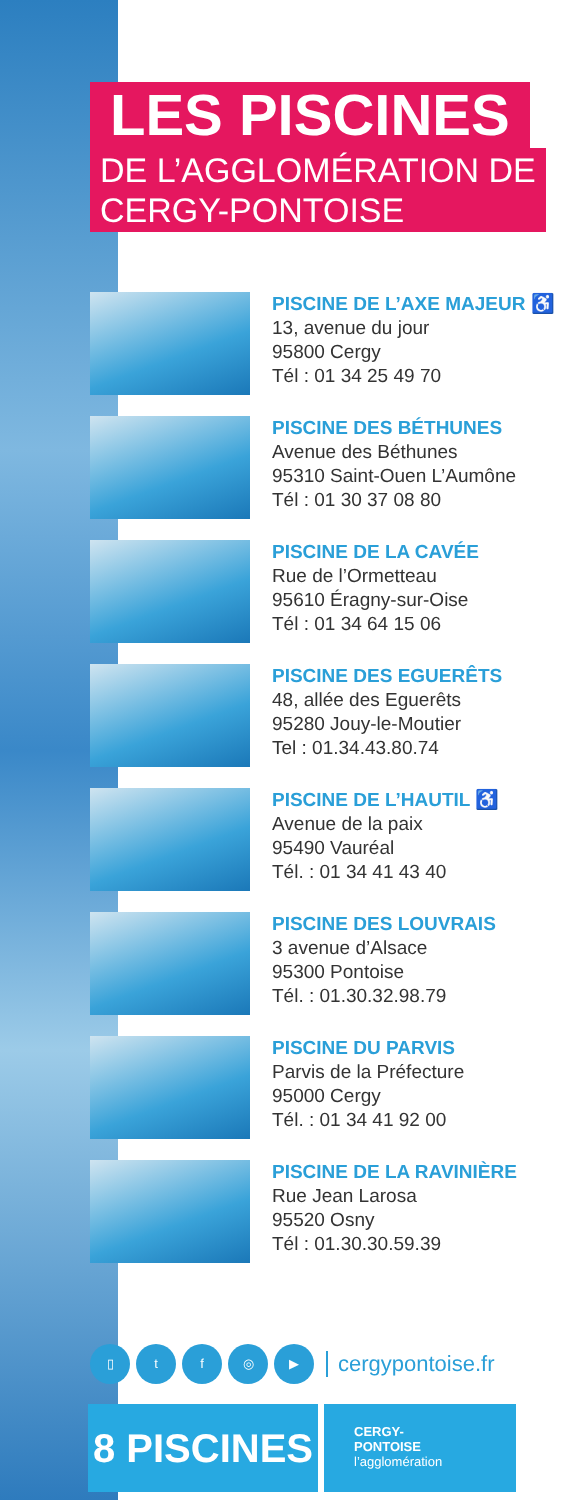LES PISCINES
DE L’AGGLOMÉRATION DE
CERGY-PONTOISE
PISCINE DE L’AXE MAJEUR ♿
13, avenue du jour
95800 Cergy
Tél : 01 34 25 49 70
PISCINE DES BÉTHUNES
Avenue des Béthunes
95310 Saint-Ouen L’Aumône
Tél : 01 30 37 08 80
PISCINE DE LA CAVÉE
Rue de l’Ormetteau
95610 Éragny-sur-Oise
Tél : 01 34 64 15 06
PISCINE DES EGUERÊTS
48, allée des Eguerêts
95280 Jouy-le-Moutier
Tel : 01.34.43.80.74
PISCINE DE L’HAUTIL ♿
Avenue de la paix
95490 Vauréal
Tél. : 01 34 41 43 40
PISCINE DES LOUVRAIS
3 avenue d’Alsace
95300 Pontoise
Tél. : 01.30.32.98.79
PISCINE DU PARVIS
Parvis de la Préfecture
95000 Cergy
Tél. : 01 34 41 92 00
PISCINE DE LA RAVINIÈRE
Rue Jean Larosa
95520 Osny
Tél : 01.30.30.59.39
▯ t f ◎ ▶
cergypontoise.fr
8 PISCINES
CERGY-
PONTOISE
l’agglomération